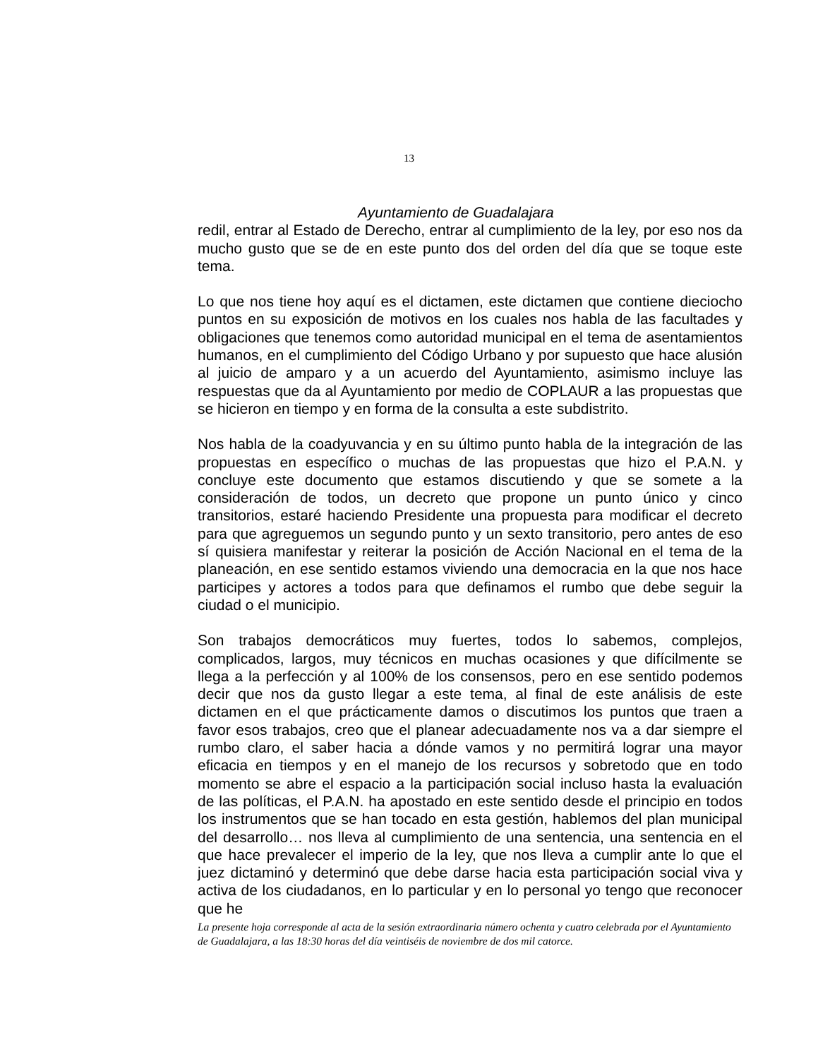13
Ayuntamiento de Guadalajara
redil, entrar al Estado de Derecho, entrar al cumplimiento de la ley, por eso nos da mucho gusto que se de en este punto dos del orden del día que se toque este tema.
Lo que nos tiene hoy aquí es el dictamen, este dictamen que contiene dieciocho puntos en su exposición de motivos en los cuales nos habla de las facultades y obligaciones que tenemos como autoridad municipal en el tema de asentamientos humanos, en el cumplimiento del Código Urbano y por supuesto que hace alusión al juicio de amparo y a un acuerdo del Ayuntamiento, asimismo incluye las respuestas que da al Ayuntamiento por medio de COPLAUR a las propuestas que se hicieron en tiempo y en forma de la consulta a este subdistrito.
Nos habla de la coadyuvancia y en su último punto habla de la integración de las propuestas en específico o muchas de las propuestas que hizo el P.A.N. y concluye este documento que estamos discutiendo y que se somete a la consideración de todos, un decreto que propone un punto único y cinco transitorios, estaré haciendo Presidente una propuesta para modificar el decreto para que agreguemos un segundo punto y un sexto transitorio, pero antes de eso sí quisiera manifestar y reiterar la posición de Acción Nacional en el tema de la planeación, en ese sentido estamos viviendo una democracia en la que nos hace participes y actores a todos para que definamos el rumbo que debe seguir la ciudad o el municipio.
Son trabajos democráticos muy fuertes, todos lo sabemos, complejos, complicados, largos, muy técnicos en muchas ocasiones y que difícilmente se llega a la perfección y al 100% de los consensos, pero en ese sentido podemos decir que nos da gusto llegar a este tema, al final de este análisis de este dictamen en el que prácticamente damos o discutimos los puntos que traen a favor esos trabajos, creo que el planear adecuadamente nos va a dar siempre el rumbo claro, el saber hacia a dónde vamos y no permitirá lograr una mayor eficacia en tiempos y en el manejo de los recursos y sobretodo que en todo momento se abre el espacio a la participación social incluso hasta la evaluación de las políticas, el P.A.N. ha apostado en este sentido desde el principio en todos los instrumentos que se han tocado en esta gestión, hablemos del plan municipal del desarrollo… nos lleva al cumplimiento de una sentencia, una sentencia en el que hace prevalecer el imperio de la ley, que nos lleva a cumplir ante lo que el juez dictaminó y determinó que debe darse hacia esta participación social viva y activa de los ciudadanos, en lo particular y en lo personal yo tengo que reconocer que he
La presente hoja corresponde al acta de la sesión extraordinaria número ochenta y cuatro celebrada por el Ayuntamiento de Guadalajara, a las 18:30 horas del día veintiséis de noviembre de dos mil catorce.